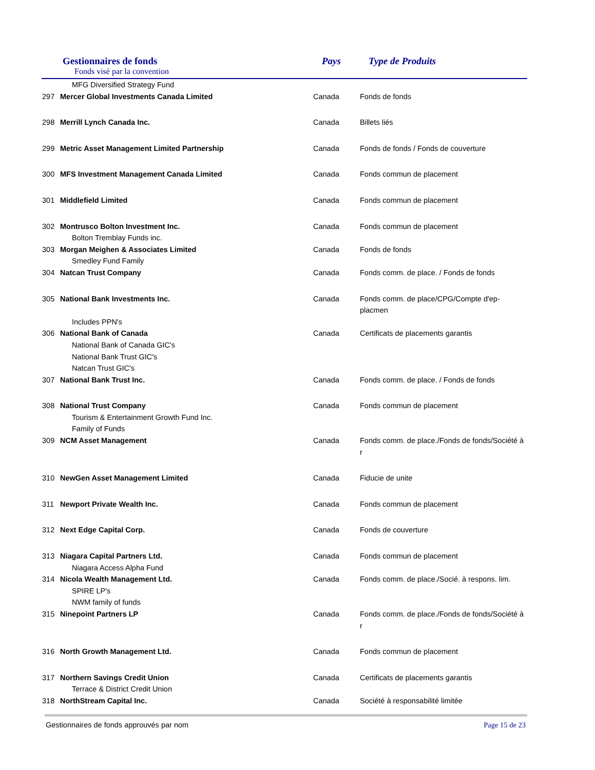Gestionnaires de fonds
Fonds visé par la convention
Pays Type de Produits
| | MFG Diversified Strategy Fund | | |
| 297 | Mercer Global Investments Canada Limited | Canada | Fonds de fonds |
| 298 | Merrill Lynch Canada Inc. | Canada | Billets liés |
| 299 | Metric Asset Management Limited Partnership | Canada | Fonds de fonds / Fonds de couverture |
| 300 | MFS Investment Management Canada Limited | Canada | Fonds commun de placement |
| 301 | Middlefield Limited | Canada | Fonds commun de placement |
| 302 | Montrusco Bolton Investment Inc. | Canada | Fonds commun de placement |
| | Bolton Tremblay Funds inc. | | |
| 303 | Morgan Meighen & Associates Limited | Canada | Fonds de fonds |
| | Smedley Fund Family | | |
| 304 | Natcan Trust Company | Canada | Fonds comm. de place. / Fonds de fonds |
| 305 | National Bank Investments Inc. | Canada | Fonds comm. de place/CPG/Compte d'ep-placmen |
| | Includes PPN's | | |
| 306 | National Bank of Canada | Canada | Certificats de placements garantis |
| | National Bank of Canada GIC's | | |
| | National Bank Trust GIC's | | |
| | Natcan Trust GIC's | | |
| 307 | National Bank Trust Inc. | Canada | Fonds comm. de place. / Fonds de fonds |
| 308 | National Trust Company | Canada | Fonds commun de placement |
| | Tourism & Entertainment Growth Fund Inc. | | |
| | Family of Funds | | |
| 309 | NCM Asset Management | Canada | Fonds comm. de place./Fonds de fonds/Société à r |
| 310 | NewGen Asset Management Limited | Canada | Fiducie de unite |
| 311 | Newport Private Wealth Inc. | Canada | Fonds commun de placement |
| 312 | Next Edge Capital Corp. | Canada | Fonds de couverture |
| 313 | Niagara Capital Partners Ltd. | Canada | Fonds commun de placement |
| | Niagara Access Alpha Fund | | |
| 314 | Nicola Wealth Management Ltd. | Canada | Fonds comm. de place./Socié. à respons. lim. |
| | SPIRE LP's | | |
| | NWM family of funds | | |
| 315 | Ninepoint Partners LP | Canada | Fonds comm. de place./Fonds de fonds/Société à r |
| 316 | North Growth Management Ltd. | Canada | Fonds commun de placement |
| 317 | Northern Savings Credit Union | Canada | Certificats de placements garantis |
| | Terrace & District Credit Union | | |
| 318 | NorthStream Capital Inc. | Canada | Société à responsabilité limitée |
Gestionnaires de fonds approuvés par nom Page 15 de 23